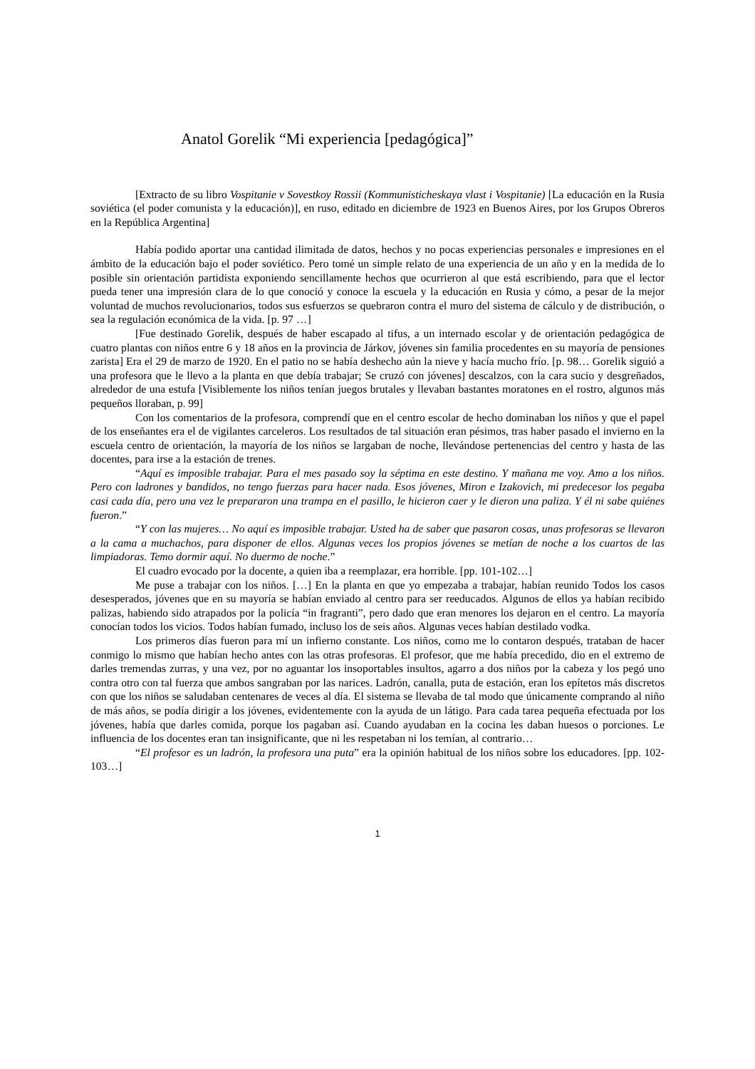Anatol Gorelik “Mi experiencia [pedagógica]”
[Extracto de su libro Vospitanie v Sovestkoy Rossii (Kommunisticheskaya vlast i Vospitanie) [La educación en la Rusia soviética (el poder comunista y la educación)], en ruso, editado en diciembre de 1923 en Buenos Aires, por los Grupos Obreros en la República Argentina]
Había podido aportar una cantidad ilimitada de datos, hechos y no pocas experiencias personales e impresiones en el ámbito de la educación bajo el poder soviético. Pero tomé un simple relato de una experiencia de un año y en la medida de lo posible sin orientación partidista exponiendo sencillamente hechos que ocurrieron al que está escribiendo, para que el lector pueda tener una impresión clara de lo que conoció y conoce la escuela y la educación en Rusia y cómo, a pesar de la mejor voluntad de muchos revolucionarios, todos sus esfuerzos se quebraron contra el muro del sistema de cálculo y de distribución, o sea la regulación económica de la vida. [p. 97 …]
[Fue destinado Gorelik, después de haber escapado al tifus, a un internado escolar y de orientación pedagógica de cuatro plantas con niños entre 6 y 18 años en la provincia de Járkov, jóvenes sin familia procedentes en su mayoría de pensiones zarista] Era el 29 de marzo de 1920. En el patio no se había deshecho aún la nieve y hacía mucho frío. [p. 98… Gorelik siguió a una profesora que le llevo a la planta en que debía trabajar; Se cruzó con jóvenes] descalzos, con la cara sucio y desgreñados, alrededor de una estufa [Visiblemente los niños tenían juegos brutales y llevaban bastantes moratones en el rostro, algunos más pequeños lloraban, p. 99]
Con los comentarios de la profesora, comprendí que en el centro escolar de hecho dominaban los niños y que el papel de los enseñantes era el de vigilantes carceleros. Los resultados de tal situación eran pésimos, tras haber pasado el invierno en la escuela centro de orientación, la mayoría de los niños se largaban de noche, llevándose pertenencias del centro y hasta de las docentes, para irse a la estación de trenes.
“Aquí es imposible trabajar. Para el mes pasado soy la séptima en este destino. Y mañana me voy. Amo a los niños. Pero con ladrones y bandidos, no tengo fuerzas para hacer nada. Esos jóvenes, Miron e Izakovich, mi predecesor los pegaba casi cada día, pero una vez le prepararon una trampa en el pasillo, le hicieron caer y le dieron una paliza. Y él ni sabe quiénes fueron.”
“Y con las mujeres… No aquí es imposible trabajar. Usted ha de saber que pasaron cosas, unas profesoras se llevaron a la cama a muchachos, para disponer de ellos. Algunas veces los propios jóvenes se metían de noche a los cuartos de las limpiadoras. Temo dormir aquí. No duermo de noche.”
El cuadro evocado por la docente, a quien iba a reemplazar, era horrible. [pp. 101-102…]
Me puse a trabajar con los niños. […] En la planta en que yo empezaba a trabajar, habían reunido Todos los casos desesperados, jóvenes que en su mayoría se habían enviado al centro para ser reeducados. Algunos de ellos ya habían recibido palizas, habiendo sido atrapados por la policía “in fragranti”, pero dado que eran menores los dejaron en el centro. La mayoría conocían todos los vicios. Todos habían fumado, incluso los de seis años. Algunas veces habían destilado vodka.
Los primeros días fueron para mí un infierno constante. Los niños, como me lo contaron después, trataban de hacer conmigo lo mismo que habían hecho antes con las otras profesoras. El profesor, que me había precedido, dio en el extremo de darles tremendas zurras, y una vez, por no aguantar los insoportables insultos, agarro a dos niños por la cabeza y los pegó uno contra otro con tal fuerza que ambos sangraban por las narices. Ladrón, canalla, puta de estación, eran los epítetos más discretos con que los niños se saludaban centenares de veces al día. El sistema se llevaba de tal modo que únicamente comprando al niño de más años, se podía dirigir a los jóvenes, evidentemente con la ayuda de un látigo. Para cada tarea pequeña efectuada por los jóvenes, había que darles comida, porque los pagaban así. Cuando ayudaban en la cocina les daban huesos o porciones. Le influencia de los docentes eran tan insignificante, que ni les respetaban ni los temían, al contrario…
“El profesor es un ladrón, la profesora una puta” era la opinión habitual de los niños sobre los educadores. [pp. 102-103…]
1